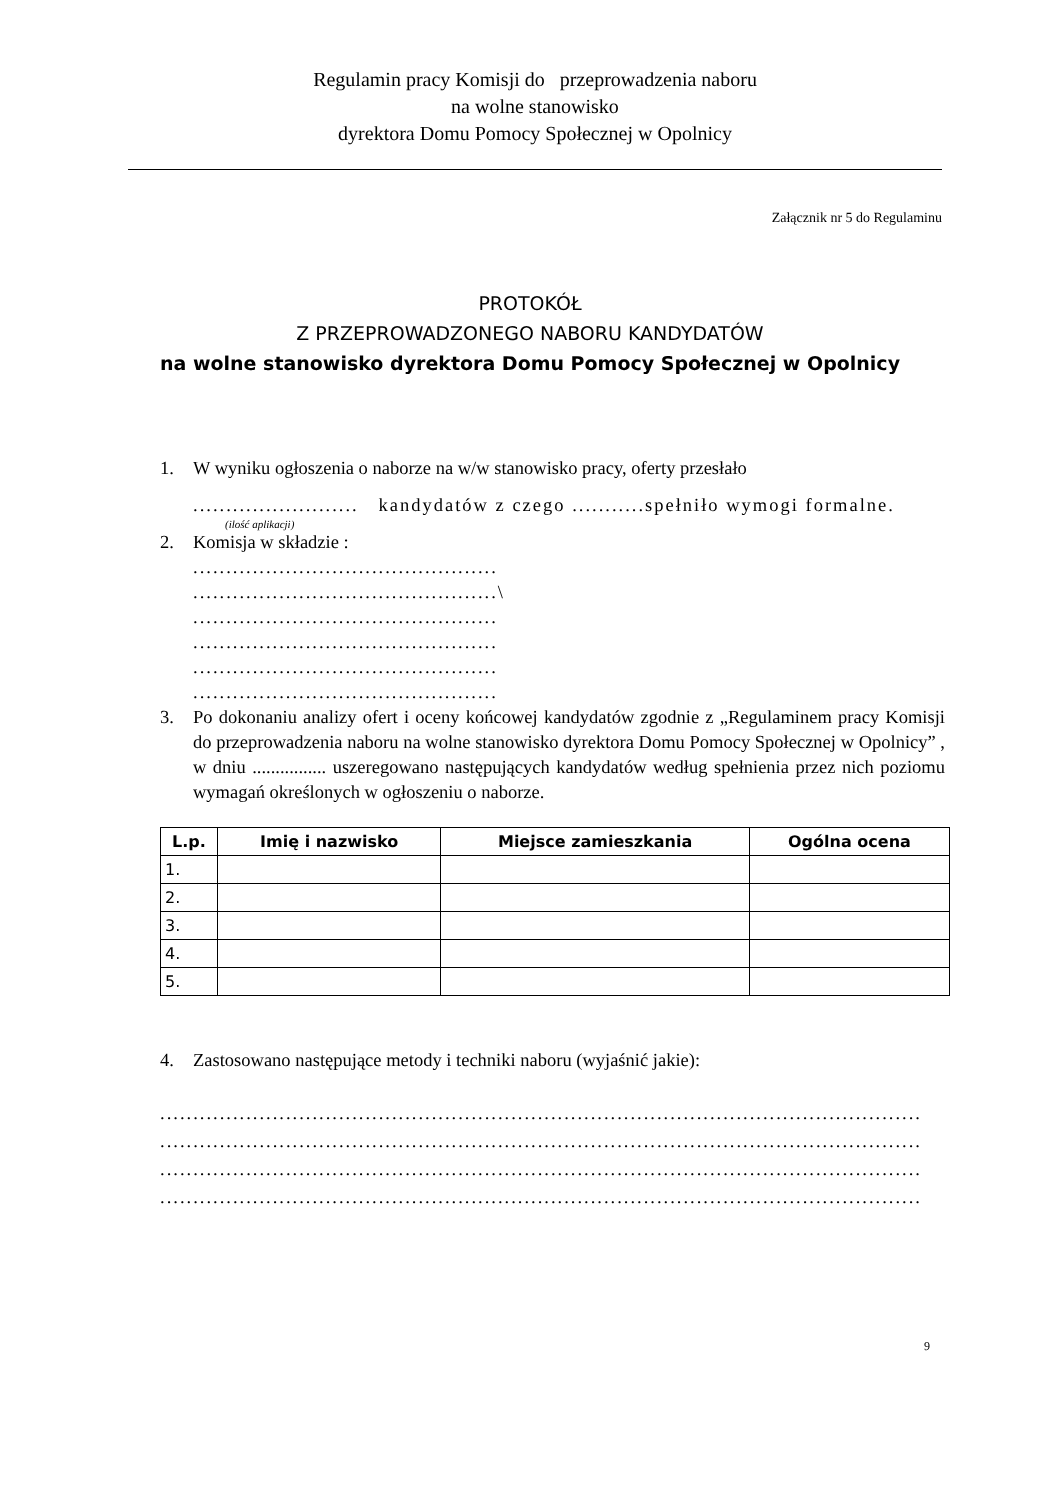Regulamin pracy Komisji do przeprowadzenia naboru
na wolne stanowisko
dyrektora Domu Pomocy Społecznej w Opolnicy
Załącznik nr 5 do Regulaminu
PROTOKÓŁ
Z PRZEPROWADZONEGO NABORU KANDYDATÓW
na wolne stanowisko dyrektora Domu Pomocy Społecznej w Opolnicy
1. W wyniku ogłoszenia o naborze na w/w stanowisko pracy, oferty przesłało
......................... kandydatów z czego ...........spełniło wymogi formalne.
(ilość aplikacji)
2. Komisja w składzie :
..............................................
..............................................\
..............................................
..............................................
..............................................
..............................................
3. Po dokonaniu analizy ofert i oceny końcowej kandydatów zgodnie z „Regulaminem pracy Komisji do przeprowadzenia naboru na wolne stanowisko dyrektora Domu Pomocy Społecznej w Opolnicy” , w dniu ................ uszeregowano następujących kandydatów według spełnienia przez nich poziomu wymagań określonych w ogłoszeniu o naborze.
| L.p. | Imię i nazwisko | Miejsce zamieszkania | Ogólna ocena |
| --- | --- | --- | --- |
| 1. | | | |
| 2. | | | |
| 3. | | | |
| 4. | | | |
| 5. | | | |
4. Zastosowano następujące metody i techniki naboru (wyjaśnić jakie):
...................................................................................................................
...................................................................................................................
...................................................................................................................
...................................................................................................................
9